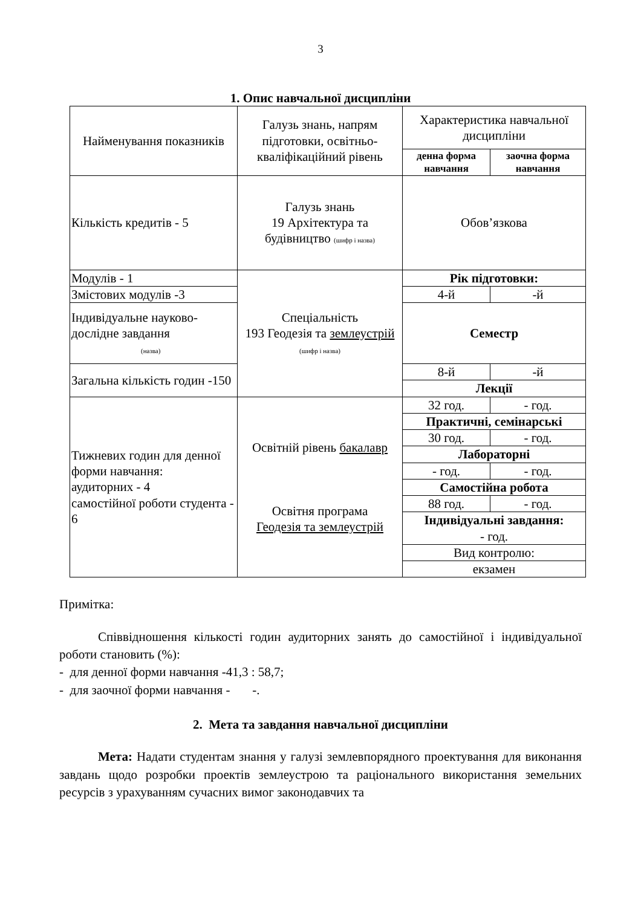3
1. Опис навчальної дисципліни
| Найменування показників | Галузь знань, напрям підготовки, освітньо-кваліфікаційний рівень | Характеристика навчальної дисципліни | |
| --- | --- | --- | --- |
| | | денна форма навчання | заочна форма навчання |
| Кількість кредитів - 5 | Галузь знань 19 Архітектура та будівництво (шифр і назва) | Обов’язкова | |
| Модулів - 1 | Спеціальність 193 Геодезія та землеустрій (шифр і назва) | Рік підготовки: | |
| Змістових модулів -3 | | 4-й | -й |
| Індивідуальне науково-дослідне завдання (назва) | | Семестр | |
| Загальна кількість годин -150 | | 8-й | -й |
| | | Лекції | |
| Тижневих годин для денної форми навчання: аудиторних - 4 самостійної роботи студента - 6 | Освітній рівень бакалавр Освітня програма Геодезія та землеустрій | 32 год. | - год. |
| | | Практичні, семінарські | |
| | | 30 год. | - год. |
| | | Лабораторні | |
| | | - год. | - год. |
| | | Самостійна робота | |
| | | 88 год. | - год. |
| | | Індивідуальні завдання: - год. | |
| | | Вид контролю: | |
| | | екзамен | |
Примітка:
Співвідношення кількості годин аудиторних занять до самостійної і індивідуальної роботи становить (%):
- для денної форми навчання -41,3 : 58,7;
- для заочної форми навчання - -.
2. Мета та завдання навчальної дисципліни
Мета: Надати студентам знання у галузі землевпорядного проектування для виконання завдань щодо розробки проектів землеустрою та раціонального використання земельних ресурсів з урахуванням сучасних вимог законодавчих та